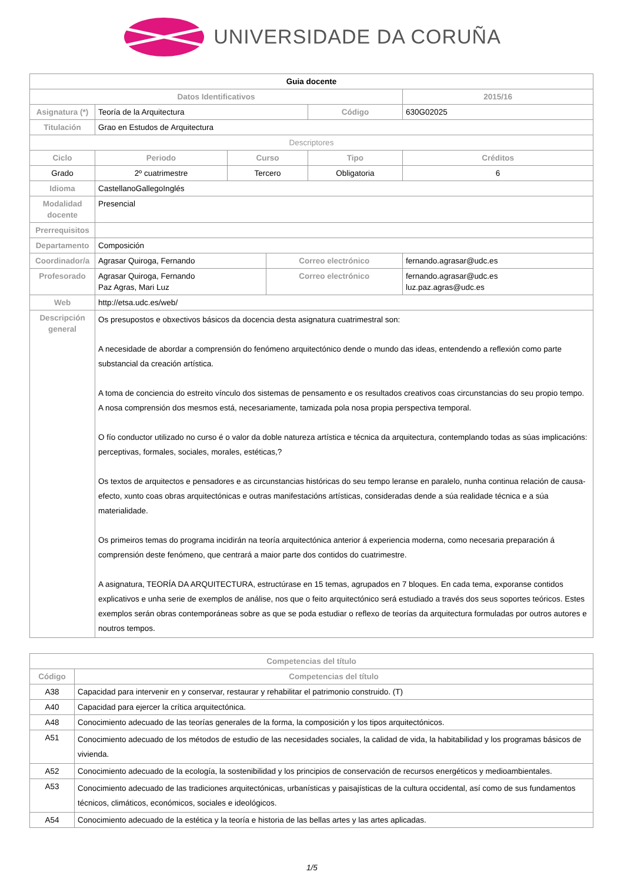UNIVERSIDADE DA CORUÑA
| Guia docente | | | | | | |
| Datos Identificativos | | | | | 2015/16 | |
| Asignatura (*) | Teoría de la Arquitectura | | | Código | 630G02025 | |
| Titulación | Grao en Estudos de Arquitectura | | | | | |
| Descriptores | | | | | | |
| Ciclo | Periodo | Curso | | Tipo | | Créditos |
| Grado | 2º cuatrimestre | Tercero | | Obligatoria | | 6 |
| Idioma | CastellanoGallegoInglés | | | | | |
| Modalidad docente | Presencial | | | | | |
| Prerrequisitos | | | | | | |
| Departamento | Composición | | | | | |
| Coordinador/a | Agrasar Quiroga, Fernando | | Correo electrónico | | fernando.agrasar@udc.es | |
| Profesorado | Agrasar Quiroga, Fernando Paz Agras, Mari Luz | | Correo electrónico | | fernando.agrasar@udc.es luz.paz.agras@udc.es | |
| Web | http://etsa.udc.es/web/ | | | | | |
| Descripción general | Os presupostos e obxectivos básicos da docencia desta asignatura cuatrimestral son: A necesidade de abordar a comprensión do fenómeno arquitectónico dende o mundo das ideas, entendendo a reflexión como parte substancial da creación artística. A toma de conciencia do estreito vínculo dos sistemas de pensamento e os resultados creativos coas circunstancias do seu propio tempo. A nosa comprensión dos mesmos está, necesariamente, tamizada pola nosa propia perspectiva temporal. O fío conductor utilizado no curso é o valor da doble natureza artística e técnica da arquitectura, contemplando todas as súas implicacións: perceptivas, formales, sociales, morales, estéticas,? Os textos de arquitectos e pensadores e as circunstancias históricas do seu tempo leranse en paralelo, nunha continua relación de causa-efecto, xunto coas obras arquitectónicas e outras manifestacións artísticas, consideradas dende a súa realidade técnica e a súa materialidade. Os primeiros temas do programa incidirán na teoría arquitectónica anterior á experiencia moderna, como necesaria preparación á comprensión deste fenómeno, que centrará a maior parte dos contidos do cuatrimestre. A asignatura, TEORÍA DA ARQUITECTURA, estructúrase en 15 temas, agrupados en 7 bloques. En cada tema, exporanse contidos explicativos e unha serie de exemplos de análise, nos que o feito arquitectónico será estudiado a través dos seus soportes teóricos. Estes exemplos serán obras contemporáneas sobre as que se poda estudiar o reflexo de teorías da arquitectura formuladas por outros autores e noutros tempos. | | | | | |
| Competencias del título | |
| --- | --- |
| Código | Competencias del título |
| A38 | Capacidad para intervenir en y conservar, restaurar y rehabilitar el patrimonio construido. (T) |
| A40 | Capacidad para ejercer la crítica arquitectónica. |
| A48 | Conocimiento adecuado de las teorías generales de la forma, la composición y los tipos arquitectónicos. |
| A51 | Conocimiento adecuado de los métodos de estudio de las necesidades sociales, la calidad de vida, la habitabilidad y los programas básicos de vivienda. |
| A52 | Conocimiento adecuado de la ecología, la sostenibilidad y los principios de conservación de recursos energéticos y medioambientales. |
| A53 | Conocimiento adecuado de las tradiciones arquitectónicas, urbanísticas y paisajísticas de la cultura occidental, así como de sus fundamentos técnicos, climáticos, económicos, sociales e ideológicos. |
| A54 | Conocimiento adecuado de la estética y la teoría e historia de las bellas artes y las artes aplicadas. |
1/5